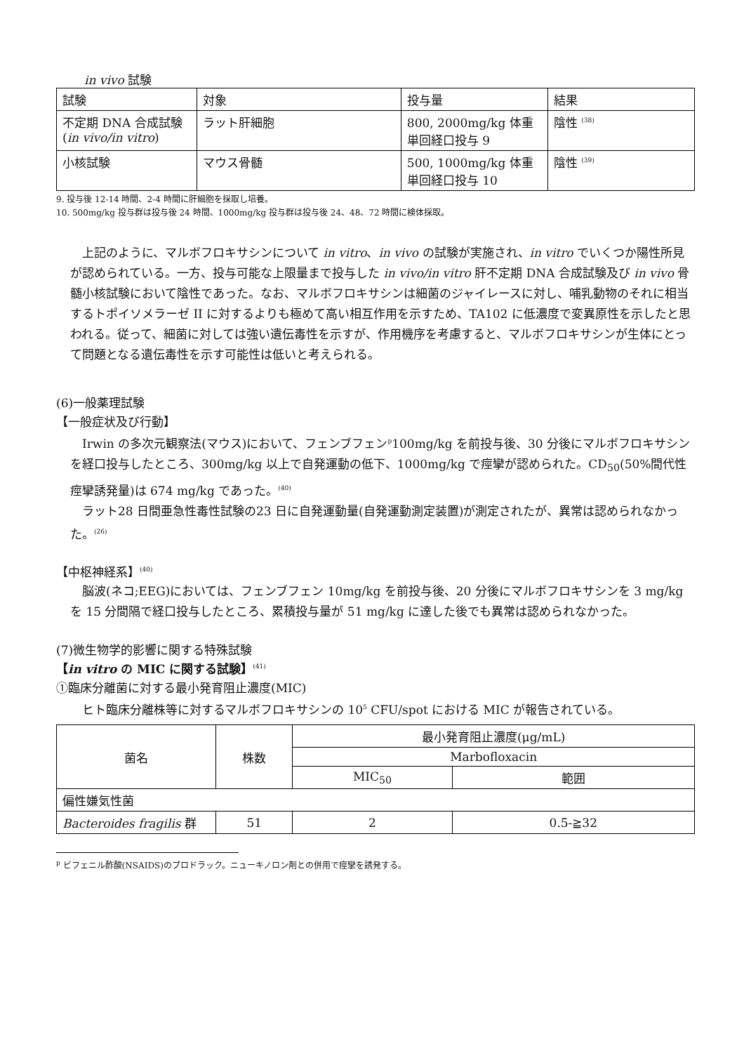in vivo 試験
| 試験 | 対象 | 投与量 | 結果 |
| --- | --- | --- | --- |
| 不定期 DNA 合成試験 ( in vivo/in vitro ) | ラット肝細胞 | 800, 2000mg/kg 体重 単回経口投与 9 | 陰性 <sup>(38)</sup> |
| 小核試験 | マウス骨髄 | 500, 1000mg/kg 体重 単回経口投与 10 | 陰性 <sup>(39)</sup> |
9. 投与後 12-14 時間、2-4 時間に肝細胞を採取し培養。
10. 500mg/kg 投与群は投与後 24 時間、1000mg/kg 投与群は投与後 24、48、72 時間に検体採取。
上記のように、マルボフロキサシンについて in vitro、in vivo の試験が実施され、in vitro でいくつか陽性所見が認められている。一方、投与可能な上限量まで投与した in vivo/in vitro 肝不定期 DNA 合成試験及び in vivo 骨髄小核試験において陰性であった。なお、マルボフロキサシンは細菌のジャイレースに対し、哺乳動物のそれに相当するトポイソメラーゼ II に対するよりも極めて高い相互作用を示すため、TA102 に低濃度で変異原性を示したと思われる。従って、細菌に対しては強い遺伝毒性を示すが、作用機序を考慮すると、マルボフロキサシンが生体にとって問題となる遺伝毒性を示す可能性は低いと考えられる。
(6)一般薬理試験
【一般症状及び行動】
Irwin の多次元観察法(マウス)において、フェンブフェン<sup>p</sup>100mg/kg を前投与後、30 分後にマルボフロキサシンを経口投与したところ、300mg/kg 以上で自発運動の低下、1000mg/kg で痙攣が認められた。CD<sub>50</sub>(50%間代性痙攣誘発量)は 674 mg/kg であった。<sup>(40)</sup>
ラット28 日間亜急性毒性試験の23 日に自発運動量(自発運動測定装置)が測定されたが、異常は認められなかった。<sup>(26)</sup>
【中枢神経系】<sup>(40)</sup>
脳波(ネコ;EEG)においては、フェンブフェン 10mg/kg を前投与後、20 分後にマルボフロキサシンを 3 mg/kg を 15 分間隔で経口投与したところ、累積投与量が 51 mg/kg に達した後でも異常は認められなかった。
(7)微生物学的影響に関する特殊試験
【in vitro の MIC に関する試験】<sup>(41)</sup>
①臨床分離菌に対する最小発育阻止濃度(MIC)
ヒト臨床分離株等に対するマルボフロキサシンの 10<sup>5</sup> CFU/spot における MIC が報告されている。
| 菌名 | 株数 | 最小発育阻止濃度(μg/mL) | |
| --- | --- | --- | --- |
| | | Marbofloxacin | |
| | | MIC<sub>50</sub> | 範囲 |
| 偏性嫌気性菌 | | | |
| Bacteroides fragilis 群 | 51 | 2 | 0.5-≧32 |
<sup>p</sup> ビフェニル酢酸(NSAIDS)のプロドラック。ニューキノロン剤との併用で痙攣を誘発する。